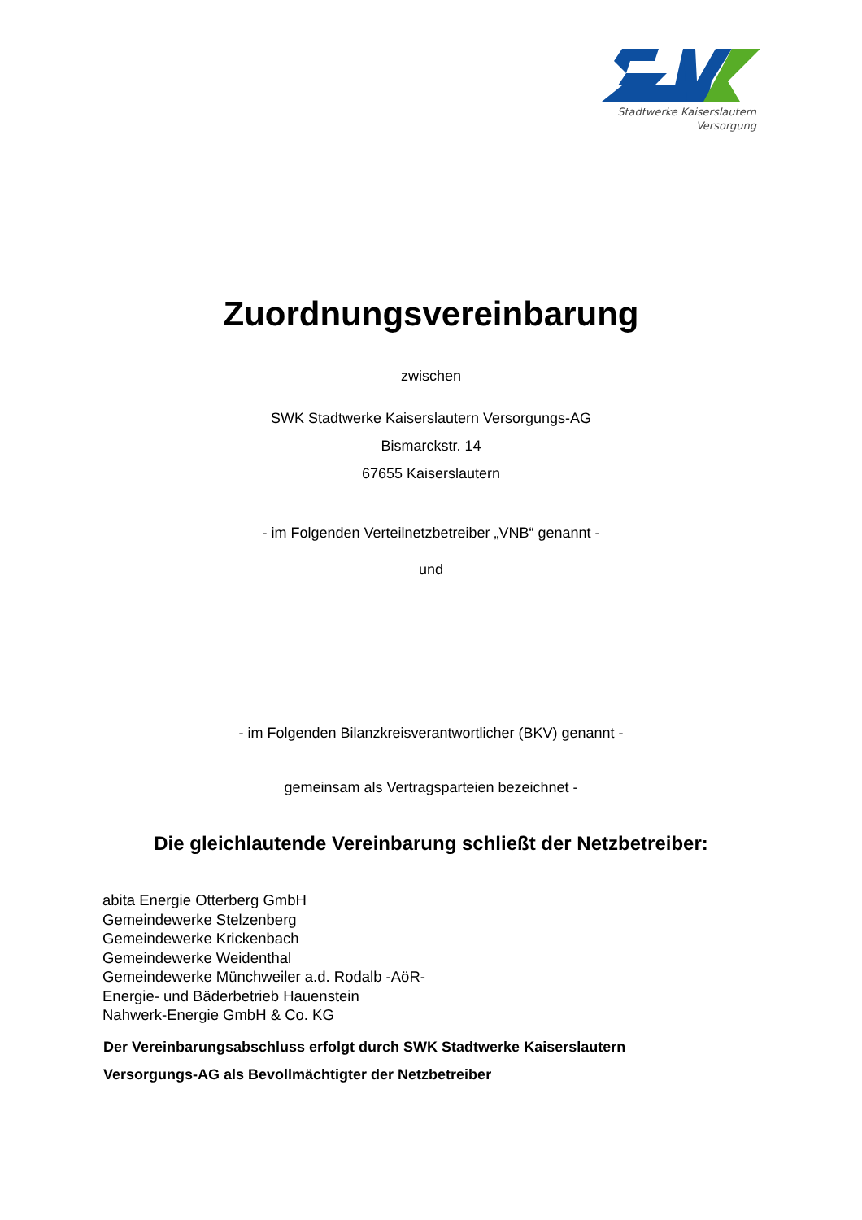Stadtwerke Kaiserslautern
Versorgung
Zuordnungsvereinbarung
zwischen
SWK Stadtwerke Kaiserslautern Versorgungs-AG
Bismarckstr. 14
67655 Kaiserslautern
- im Folgenden Verteilnetzbetreiber „VNB“ genannt -
und
- im Folgenden Bilanzkreisverantwortlicher (BKV) genannt -
gemeinsam als Vertragsparteien bezeichnet -
Die gleichlautende Vereinbarung schließt der Netzbetreiber:
abita Energie Otterberg GmbH
Gemeindewerke Stelzenberg
Gemeindewerke Krickenbach
Gemeindewerke Weidenthal
Gemeindewerke Münchweiler a.d. Rodalb -AöR-
Energie- und Bäderbetrieb Hauenstein
Nahwerk-Energie GmbH & Co. KG
Der Vereinbarungsabschluss erfolgt durch SWK Stadtwerke Kaiserslautern
Versorgungs-AG als Bevollmächtigter der Netzbetreiber